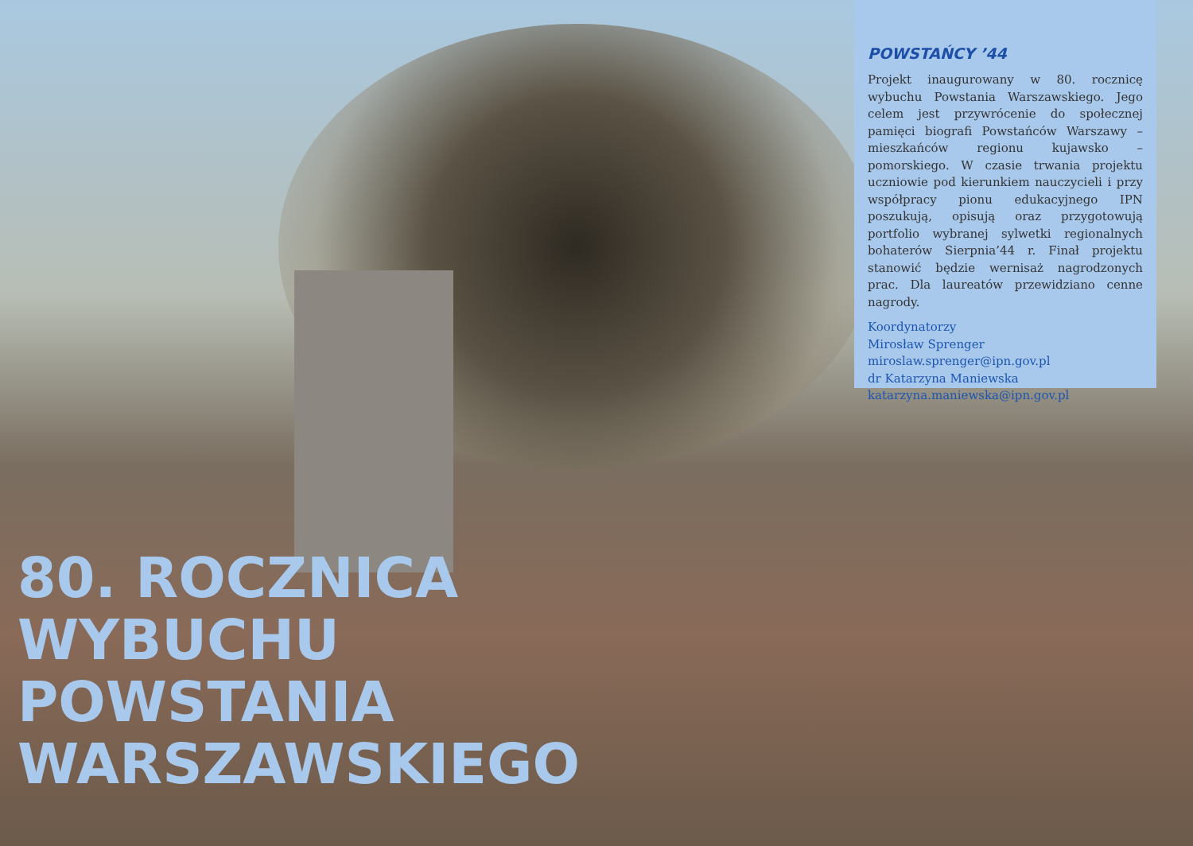POWSTAŃCY ’44
Projekt inaugurowany w 80. rocznicę wybuchu Powstania Warszawskiego. Jego celem jest przywrócenie do społecznej pamięci biografi Powstańców Warszawy – mieszkańców regionu kujawsko – pomorskiego. W czasie trwania projektu uczniowie pod kierunkiem nauczycieli i przy współpracy pionu edukacyjnego IPN poszukują, opisują oraz przygotowują portfolio wybranej sylwetki regionalnych bohaterów Sierpnia’44 r. Finał projektu stanowić będzie wernisaż nagrodzonych prac. Dla laureatów przewidziano cenne nagrody.
Koordynatorzy
Mirosław Sprenger
miroslaw.sprenger@ipn.gov.pl
dr Katarzyna Maniewska
katarzyna.maniewska@ipn.gov.pl
80. ROCZNICA
WYBUCHU
POWSTANIA
WARSZAWSKIEGO